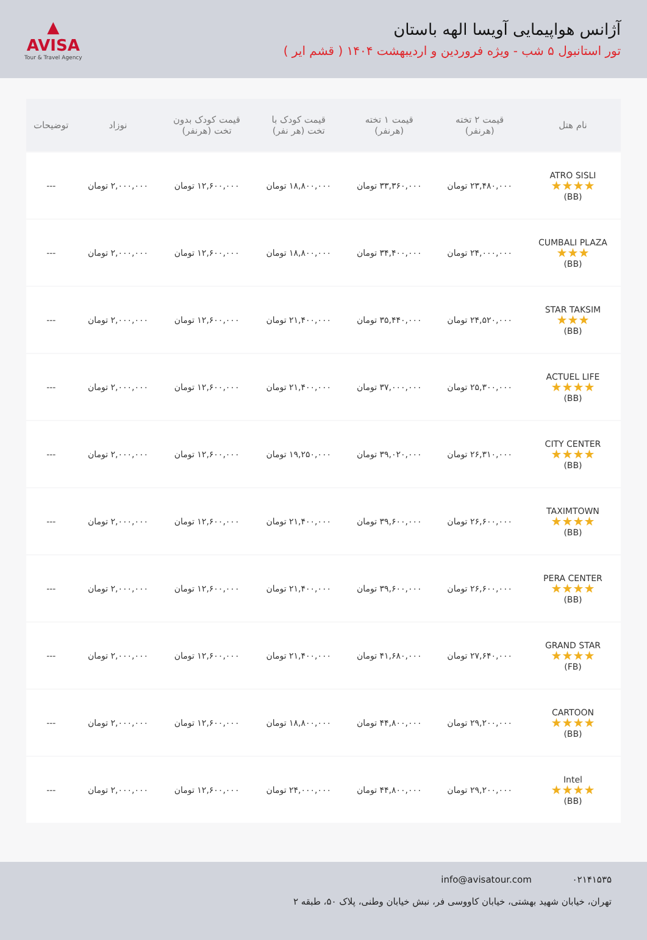آژانس هواپیمایی آویسا الهه باستان
تور استانبول ۵ شب - ویژه فروردین و اردیبهشت ۱۴۰۴ ( قشم ایر )
▲
AVISA
Tour & Travel Agency
| نام هتل | قیمت ۲ تخته (هرنفر) | قیمت ۱ تخته (هرنفر) | قیمت کودک با تخت (هر نفر) | قیمت کودک بدون تخت (هرنفر) | نوزاد | توضیحات |
| --- | --- | --- | --- | --- | --- | --- |
| ATRO SISLI ★★★★ (BB) | ۲۳,۴۸۰,۰۰۰ تومان | ۳۳,۳۶۰,۰۰۰ تومان | ۱۸,۸۰۰,۰۰۰ تومان | ۱۲,۶۰۰,۰۰۰ تومان | ۲,۰۰۰,۰۰۰ تومان | --- |
| CUMBALI PLAZA ★★★ (BB) | ۲۴,۰۰۰,۰۰۰ تومان | ۳۴,۴۰۰,۰۰۰ تومان | ۱۸,۸۰۰,۰۰۰ تومان | ۱۲,۶۰۰,۰۰۰ تومان | ۲,۰۰۰,۰۰۰ تومان | --- |
| STAR TAKSIM ★★★ (BB) | ۲۴,۵۲۰,۰۰۰ تومان | ۳۵,۴۴۰,۰۰۰ تومان | ۲۱,۴۰۰,۰۰۰ تومان | ۱۲,۶۰۰,۰۰۰ تومان | ۲,۰۰۰,۰۰۰ تومان | --- |
| ACTUEL LIFE ★★★★ (BB) | ۲۵,۳۰۰,۰۰۰ تومان | ۳۷,۰۰۰,۰۰۰ تومان | ۲۱,۴۰۰,۰۰۰ تومان | ۱۲,۶۰۰,۰۰۰ تومان | ۲,۰۰۰,۰۰۰ تومان | --- |
| CITY CENTER ★★★★ (BB) | ۲۶,۳۱۰,۰۰۰ تومان | ۳۹,۰۲۰,۰۰۰ تومان | ۱۹,۲۵۰,۰۰۰ تومان | ۱۲,۶۰۰,۰۰۰ تومان | ۲,۰۰۰,۰۰۰ تومان | --- |
| TAXIMTOWN ★★★★ (BB) | ۲۶,۶۰۰,۰۰۰ تومان | ۳۹,۶۰۰,۰۰۰ تومان | ۲۱,۴۰۰,۰۰۰ تومان | ۱۲,۶۰۰,۰۰۰ تومان | ۲,۰۰۰,۰۰۰ تومان | --- |
| PERA CENTER ★★★★ (BB) | ۲۶,۶۰۰,۰۰۰ تومان | ۳۹,۶۰۰,۰۰۰ تومان | ۲۱,۴۰۰,۰۰۰ تومان | ۱۲,۶۰۰,۰۰۰ تومان | ۲,۰۰۰,۰۰۰ تومان | --- |
| GRAND STAR ★★★★ (FB) | ۲۷,۶۴۰,۰۰۰ تومان | ۴۱,۶۸۰,۰۰۰ تومان | ۲۱,۴۰۰,۰۰۰ تومان | ۱۲,۶۰۰,۰۰۰ تومان | ۲,۰۰۰,۰۰۰ تومان | --- |
| CARTOON ★★★★ (BB) | ۲۹,۲۰۰,۰۰۰ تومان | ۴۴,۸۰۰,۰۰۰ تومان | ۱۸,۸۰۰,۰۰۰ تومان | ۱۲,۶۰۰,۰۰۰ تومان | ۲,۰۰۰,۰۰۰ تومان | --- |
| Intel ★★★★ (BB) | ۲۹,۲۰۰,۰۰۰ تومان | ۴۴,۸۰۰,۰۰۰ تومان | ۲۴,۰۰۰,۰۰۰ تومان | ۱۲,۶۰۰,۰۰۰ تومان | ۲,۰۰۰,۰۰۰ تومان | --- |
۰۲۱۴۱۵۳۵ info@avisatour.com
تهران، خیابان شهید بهشتی، خیابان کاووسی فر، نبش خیابان وطنی، پلاک ۵۰، طبقه ۲